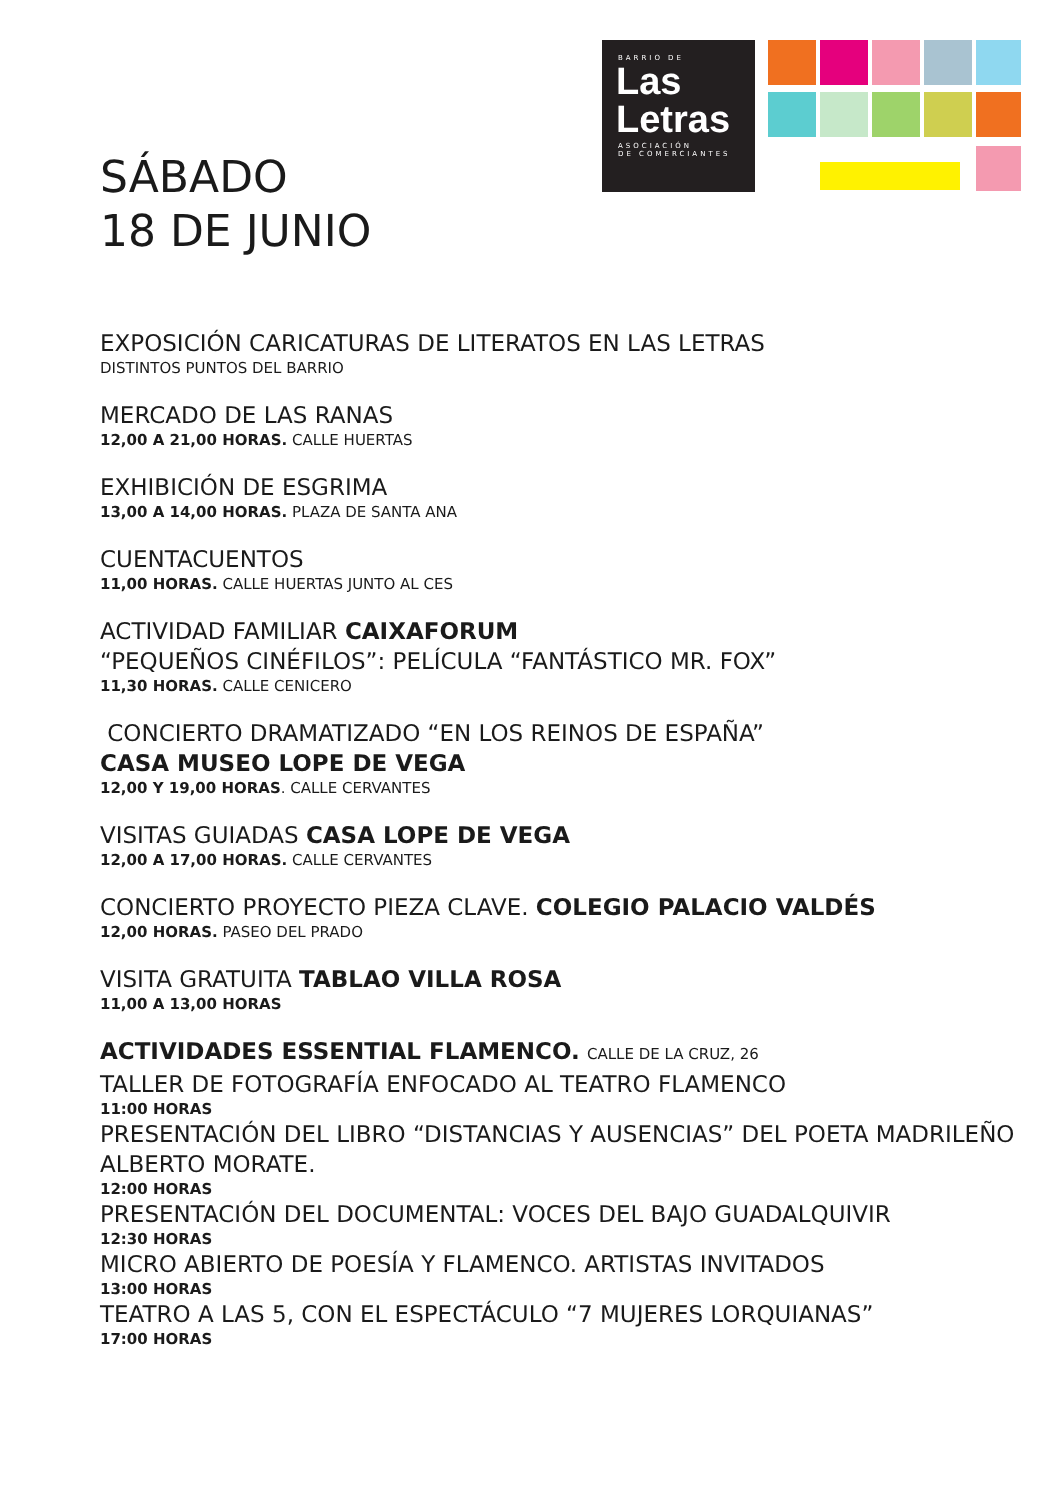BARRIO DE
Las
Letras
ASOCIACIÓN
DE COMERCIANTES
SÁBADO
18 DE JUNIO
EXPOSICIÓN CARICATURAS DE LITERATOS EN LAS LETRAS
DISTINTOS PUNTOS DEL BARRIO
MERCADO DE LAS RANAS
12,00 A 21,00 HORAS. CALLE HUERTAS
EXHIBICIÓN DE ESGRIMA
13,00 A 14,00 HORAS. PLAZA DE SANTA ANA
CUENTACUENTOS
11,00 HORAS. CALLE HUERTAS JUNTO AL CES
ACTIVIDAD FAMILIAR CAIXAFORUM
“PEQUEÑOS CINÉFILOS”: PELÍCULA “FANTÁSTICO MR. FOX”
11,30 HORAS. CALLE CENICERO
CONCIERTO DRAMATIZADO “EN LOS REINOS DE ESPAÑA”
CASA MUSEO LOPE DE VEGA
12,00 Y 19,00 HORAS. CALLE CERVANTES
VISITAS GUIADAS CASA LOPE DE VEGA
12,00 A 17,00 HORAS. CALLE CERVANTES
CONCIERTO PROYECTO PIEZA CLAVE. COLEGIO PALACIO VALDÉS
12,00 HORAS. PASEO DEL PRADO
VISITA GRATUITA TABLAO VILLA ROSA
11,00 A 13,00 HORAS
ACTIVIDADES ESSENTIAL FLAMENCO. CALLE DE LA CRUZ, 26
TALLER DE FOTOGRAFÍA ENFOCADO AL TEATRO FLAMENCO
11:00 HORAS
PRESENTACIÓN DEL LIBRO “DISTANCIAS Y AUSENCIAS” DEL POETA MADRILEÑO ALBERTO MORATE.
12:00 HORAS
PRESENTACIÓN DEL DOCUMENTAL: VOCES DEL BAJO GUADALQUIVIR
12:30 HORAS
MICRO ABIERTO DE POESÍA Y FLAMENCO. ARTISTAS INVITADOS
13:00 HORAS
TEATRO A LAS 5, CON EL ESPECTÁCULO “7 MUJERES LORQUIANAS”
17:00 HORAS